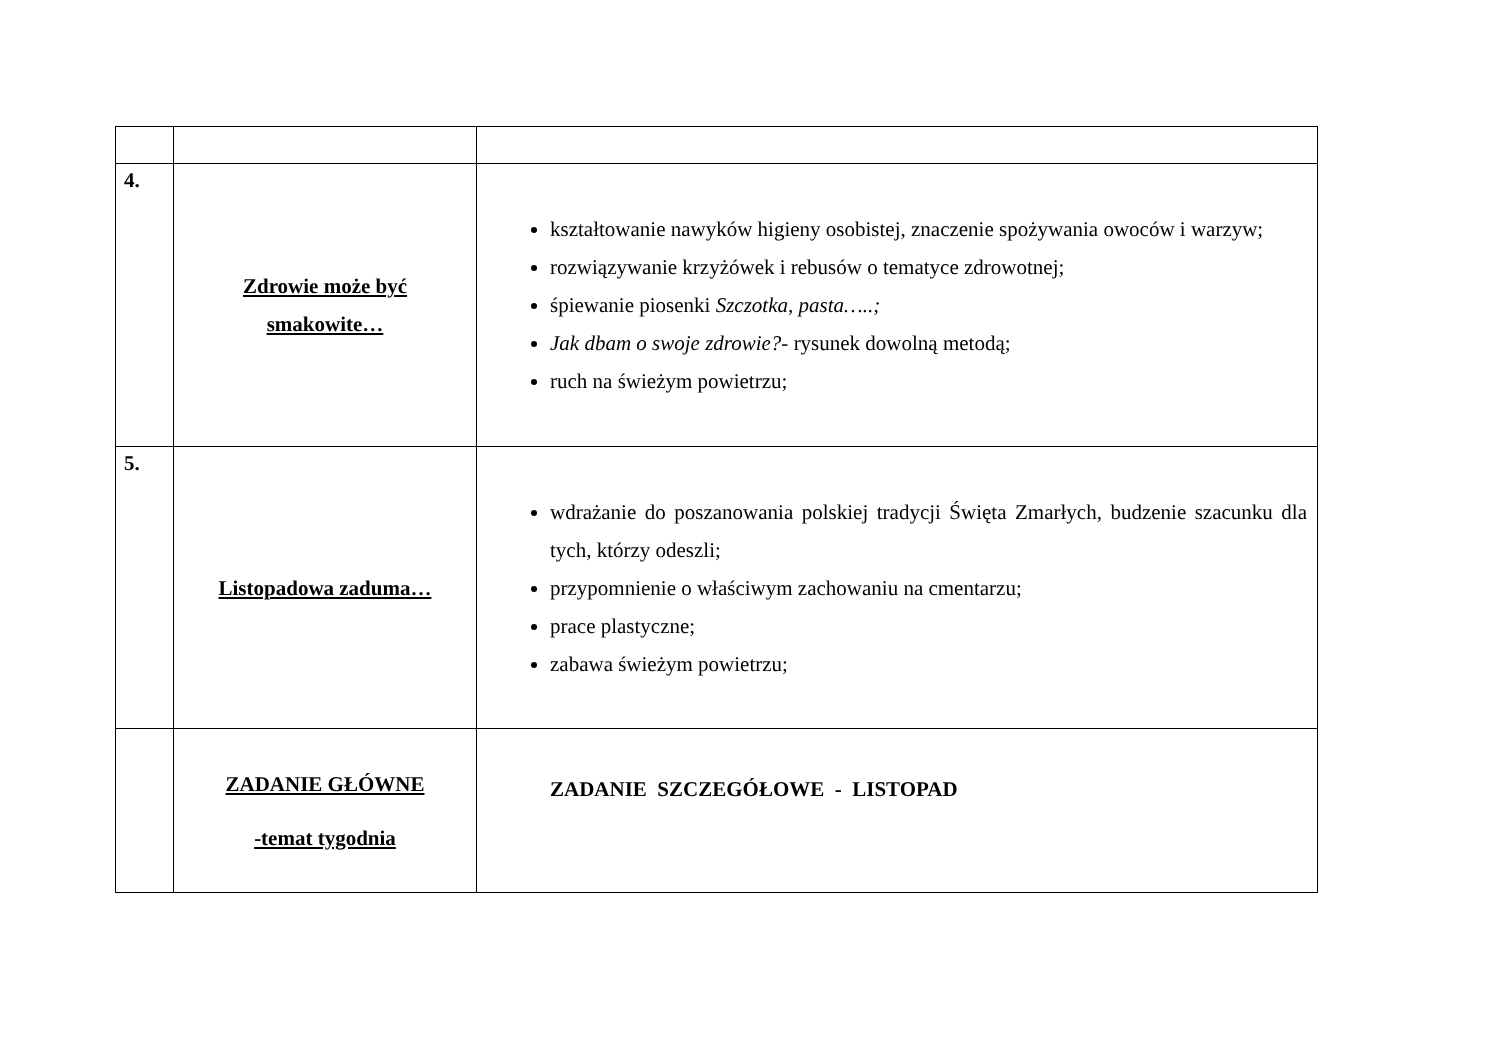| 4. | Zdrowie może być smakowite… | kształtowanie nawyków higieny osobistej, znaczenie spożywania owoców i warzyw; rozwiązywanie krzyżówek i rebusów o tematyce zdrowotnej; śpiewanie piosenki Szczotka, pasta…..; Jak dbam o swoje zdrowie?- rysunek dowolną metodą; ruch na świeżym powietrzu; |
| 5. | Listopadowa zaduma… | wdrażanie do poszanowania polskiej tradycji Święta Zmarłych, budzenie szacunku dla tych, którzy odeszli; przypomnienie o właściwym zachowaniu na cmentarzu; prace plastyczne; zabawa świeżym powietrzu; |
| | ZADANIE GŁÓWNE -temat tygodnia | ZADANIE SZCZEGÓŁOWE - LISTOPAD |